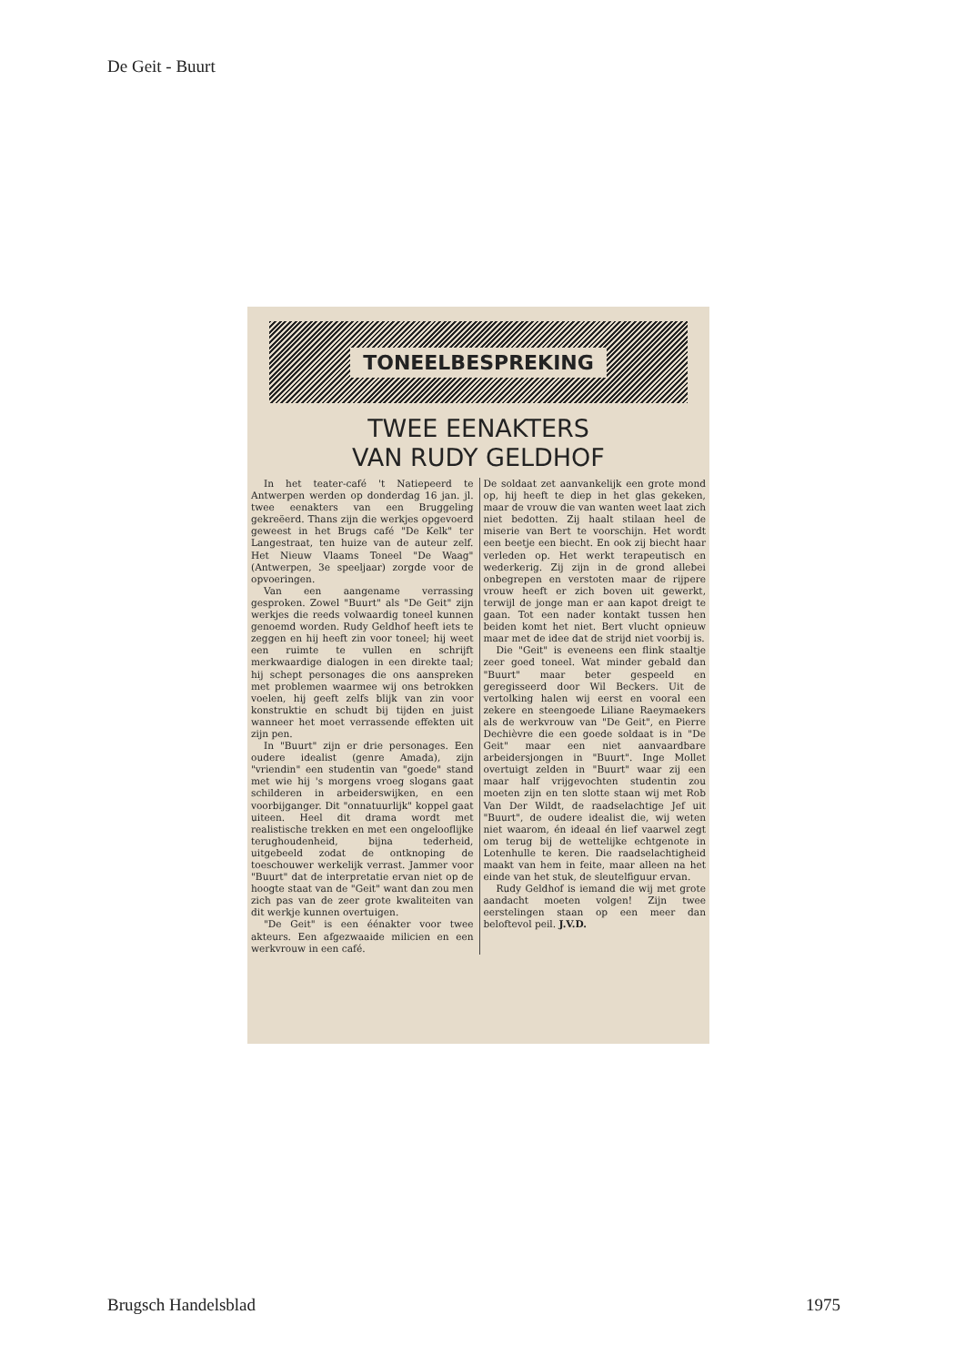De Geit - Buurt
TONEELBESPREKING
TWEE EENAKTERS
VAN RUDY GELDHOF
In het teater-café 't Natiepeerd te Antwerpen werden op donderdag 16 jan. jl. twee eenakters van een Bruggeling gekreëerd. Thans zijn die werkjes opgevoerd geweest in het Brugs café "De Kelk" ter Langestraat, ten huize van de auteur zelf. Het Nieuw Vlaams Toneel "De Waag" (Antwerpen, 3e speeljaar) zorgde voor de opvoeringen.
Van een aangename verrassing gesproken. Zowel "Buurt" als "De Geit" zijn werkjes die reeds volwaardig toneel kunnen genoemd worden. Rudy Geldhof heeft iets te zeggen en hij heeft zin voor toneel; hij weet een ruimte te vullen en schrijft merkwaardige dialogen in een direkte taal; hij schept personages die ons aanspreken met problemen waarmee wij ons betrokken voelen, hij geeft zelfs blijk van zin voor konstruktie en schudt bij tijden en juist wanneer het moet verrassende effekten uit zijn pen.
In "Buurt" zijn er drie personages. Een oudere idealist (genre Amada), zijn "vriendin" een studentin van "goede" stand met wie hij 's morgens vroeg slogans gaat schilderen in arbeiderswijken, en een voorbijganger. Dit "onnatuurlijk" koppel gaat uiteen. Heel dit drama wordt met realistische trekken en met een ongelooflijke terughoudenheid, bijna tederheid, uitgebeeld zodat de ontknoping de toeschouwer werkelijk verrast. Jammer voor "Buurt" dat de interpretatie ervan niet op de hoogte staat van de "Geit" want dan zou men zich pas van de zeer grote kwaliteiten van dit werkje kunnen overtuigen.
"De Geit" is een éénakter voor twee akteurs. Een afgezwaaide milicien en een werkvrouw in een café.
De soldaat zet aanvankelijk een grote mond op, hij heeft te diep in het glas gekeken, maar de vrouw die van wanten weet laat zich niet bedotten. Zij haalt stilaan heel de miserie van Bert te voorschijn. Het wordt een beetje een biecht. En ook zij biecht haar verleden op. Het werkt terapeutisch en wederkerig. Zij zijn in de grond allebei onbegrepen en verstoten maar de rijpere vrouw heeft er zich boven uit gewerkt, terwijl de jonge man er aan kapot dreigt te gaan. Tot een nader kontakt tussen hen beiden komt het niet. Bert vlucht opnieuw maar met de idee dat de strijd niet voorbij is.
Die "Geit" is eveneens een flink staaltje zeer goed toneel. Wat minder gebald dan "Buurt" maar beter gespeeld en geregisseerd door Wil Beckers. Uit de vertolking halen wij eerst en vooral een zekere en steengoede Liliane Raeymaekers als de werkvrouw van "De Geit", en Pierre Dechièvre die een goede soldaat is in "De Geit" maar een niet aanvaardbare arbeidersjongen in "Buurt". Inge Mollet overtuigt zelden in "Buurt" waar zij een maar half vrijgevochten studentin zou moeten zijn en ten slotte staan wij met Rob Van Der Wildt, de raadselachtige Jef uit "Buurt", de oudere idealist die, wij weten niet waarom, én ideaal én lief vaarwel zegt om terug bij de wettelijke echtgenote in Lotenhulle te keren. Die raadselachtigheid maakt van hem in feite, maar alleen na het einde van het stuk, de sleutelfiguur ervan.
Rudy Geldhof is iemand die wij met grote aandacht moeten volgen! Zijn twee eerstelingen staan op een meer dan beloftevol peil. J.V.D.
Brugsch Handelsblad 1975